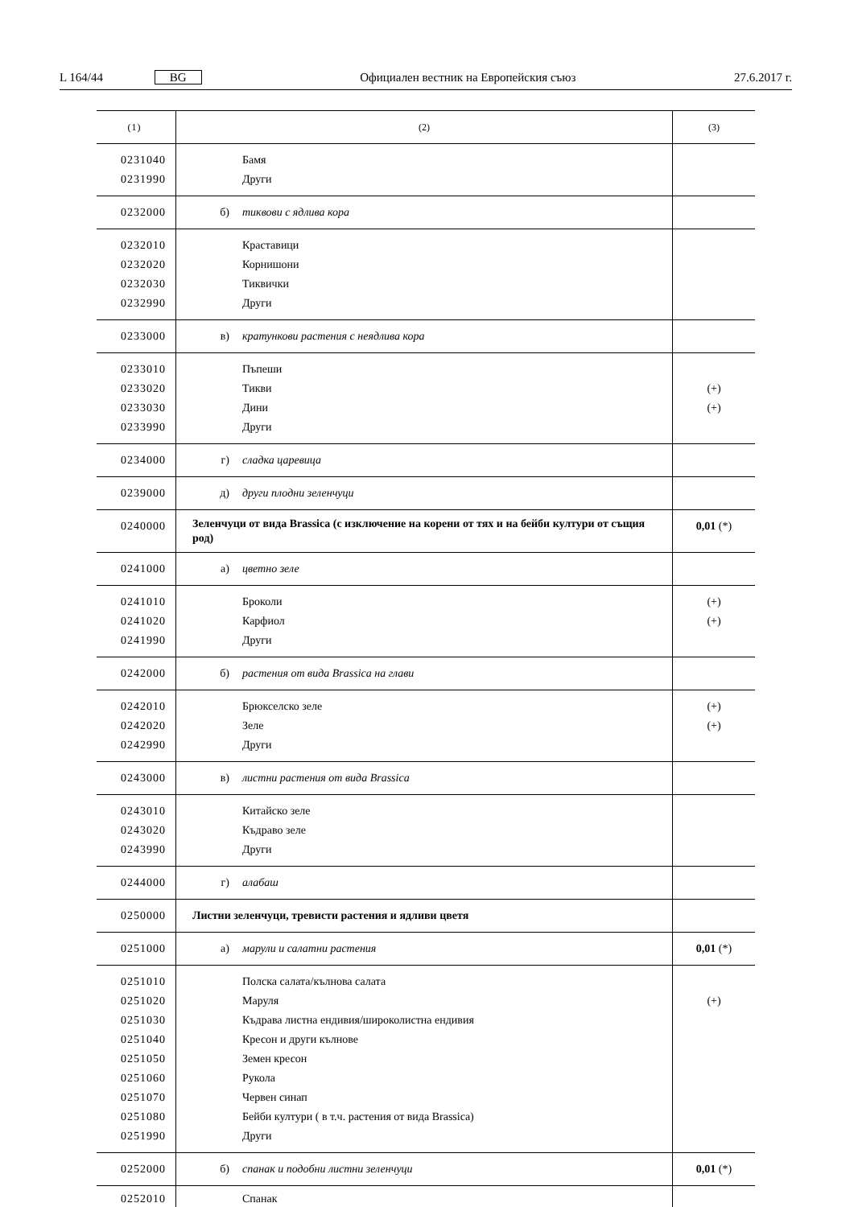L 164/44 BG Официален вестник на Европейския съюз 27.6.2017 г.
| (1) | (2) | (3) |
| --- | --- | --- |
| 0231040 0231990 | Бамя Други | |
| 0232000 | б) тиквови с ядлива кора | |
| 0232010 0232020 0232030 0232990 | Краставици Корнишони Тиквички Други | |
| 0233000 | в) кратункови растения с неядлива кора | |
| 0233010 0233020 0233030 0233990 | Пъпеши Тикви Дини Други | (+) (+) |
| 0234000 | г) сладка царевица | |
| 0239000 | д) други плодни зеленчуци | |
| 0240000 | Зеленчуци от вида Brassica (с изключение на корени от тях и на бейби култури от същия род) | 0,01 (*) |
| 0241000 | а) цветно зеле | |
| 0241010 0241020 0241990 | Броколи Карфиол Други | (+) (+) |
| 0242000 | б) растения от вида Brassica на глави | |
| 0242010 0242020 0242990 | Брюкселско зеле Зеле Други | (+) (+) |
| 0243000 | в) листни растения от вида Brassica | |
| 0243010 0243020 0243990 | Китайско зеле Къдраво зеле Други | |
| 0244000 | г) алабаш | |
| 0250000 | Листни зеленчуци, тревисти растения и ядливи цветя | |
| 0251000 | а) марули и салатни растения | 0,01 (*) |
| 0251010 0251020 0251030 0251040 0251050 0251060 0251070 0251080 0251990 | Полска салата/кълнова салата Маруля Къдрава листна ендивия/широколистна ендивия Кресон и други кълнове Земен кресон Рукола Червен синап Бейби култури ( в т.ч. растения от вида Brassica) Други | (+) |
| 0252000 | б) спанак и подобни листни зеленчуци | 0,01 (*) |
| 0252010 | Спанак | |